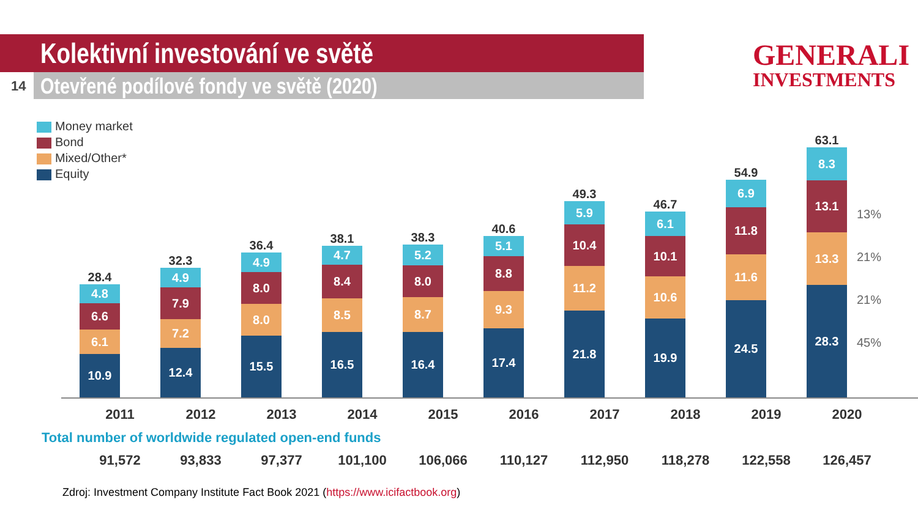Kolektivní investování ve světě
14
Otevřené podílové fondy ve světě (2020)
GENERALI
INVESTMENTS
Money market
Bond
Mixed/Other*
Equity
28.4
4.8
6.6
6.1
10.9
32.3
4.9
7.9
7.2
12.4
36.4
4.9
8.0
8.0
15.5
38.1
4.7
8.4
8.5
16.5
38.3
5.2
8.0
8.7
16.4
40.6
5.1
8.8
9.3
17.4
49.3
5.9
10.4
11.2
21.8
46.7
6.1
10.1
10.6
19.9
54.9
6.9
11.8
11.6
24.5
63.1
8.3
13.1
13.3
28.3
13%
21%
21%
45%
2011 2012 2013 2014 2015 2016 2017 2018 2019 2020
Total number of worldwide regulated open-end funds
91,572 93,833 97,377 101,100 106,066 110,127 112,950 118,278 122,558 126,457
Zdroj: Investment Company Institute Fact Book 2021 (https://www.icifactbook.org)